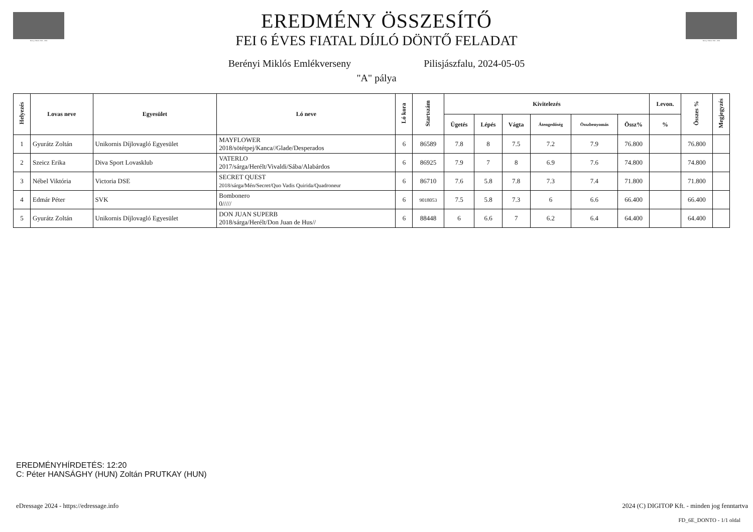Berényi Miklós 1943 – 2022 Berényi Miklós 1943 – 2022
EREDMÉNY ÖSSZESÍTŐ
FEI 6 ÉVES FIATAL DÍJLÓ DÖNTŐ FELADAT
Berényi Miklós Emlékverseny Pilisjászfalu, 2024-05-05
"A" pálya
| Helyezés | Lovas neve | Egyesület | Ló neve | Ló kora | Startszám | Kivitelezés | | | | | | Levon. | Összes % | Megjegyzés |
| --- | --- | --- | --- | --- | --- | --- | --- | --- | --- | --- | --- | --- | --- | --- |
| | | | | | | Ügetés | Lépés | Vágta | Átengedőség | Összbenyomás | Össz% | % | | |
| 1 | Gyurátz Zoltán | Unikornis Díjlovagló Egyesület | MAYFLOWER 2018/sötétpej/Kanca//Glade/Desperados | 6 | 86589 | 7.8 | 8 | 7.5 | 7.2 | 7.9 | 76.800 | | 76.800 | |
| 2 | Szeicz Erika | Diva Sport Lovasklub | VATERLO 2017/sárga/Herélt/Vivaldi/Sába/Alabárdos | 6 | 86925 | 7.9 | 7 | 8 | 6.9 | 7.6 | 74.800 | | 74.800 | |
| 3 | Nébel Viktória | Victoria DSE | SECRET QUEST 2018/sárga/Mén/Secret/Quo Vadis Quirida/Quadroneur | 6 | 86710 | 7.6 | 5.8 | 7.8 | 7.3 | 7.4 | 71.800 | | 71.800 | |
| 4 | Edmár Péter | SVK | Bombonero 0///// | 6 | 9018053 | 7.5 | 5.8 | 7.3 | 6 | 6.6 | 66.400 | | 66.400 | |
| 5 | Gyurátz Zoltán | Unikornis Díjlovagló Egyesület | DON JUAN SUPERB 2018/sárga/Herélt/Don Juan de Hus// | 6 | 88448 | 6 | 6.6 | 7 | 6.2 | 6.4 | 64.400 | | 64.400 | |
EREDMÉNYHÍRDETÉS: 12:20
C: Péter HANSÁGHY (HUN) Zoltán PRUTKAY (HUN)
eDressage 2024 - https://edressage.info
2024 (C) DIGITOP Kft. - minden jog fenntartva
FD_6E_DONTO - 1/1 oldal